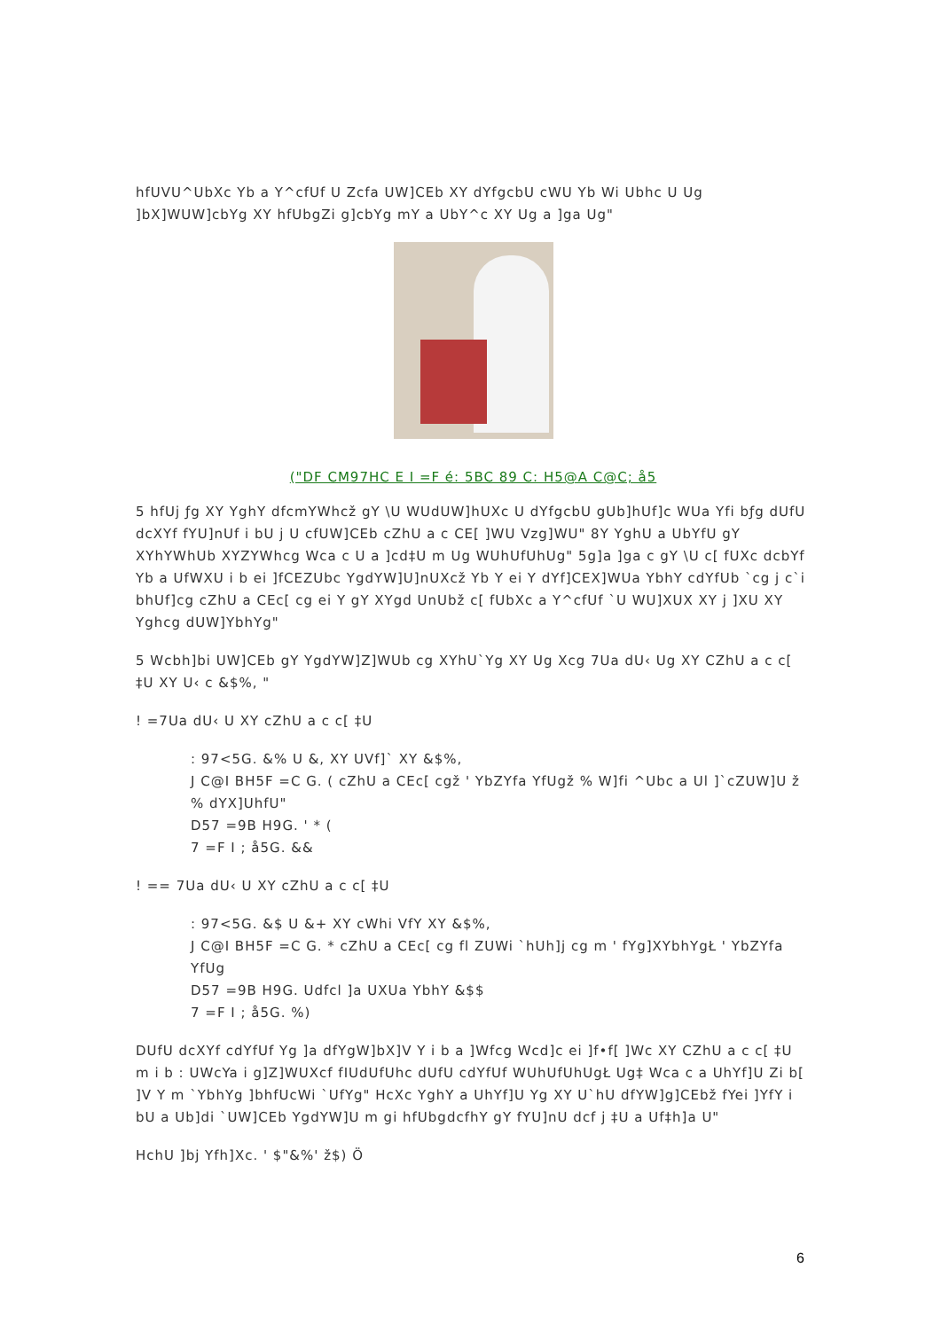hfUVU^UbXc Yb a Y^cfUf U Zcfa UW]CEb XY dYfgcbU cWU Yb Wi Ubhc U Ug ]bX]WUW]cbYg XY hfUbgZi g]cbYg mY a UbY^c XY Ug a ]ga Ug"
("DF CM97HC E I =F é: 5BC 89 C: H5@A C@C; å5
5 hfUj ƒg XY YghY dfcmYWhcž gY \U WUdUW]hUXc U dYfgcbU gUb]hUf]c WUa Yfi bƒg dUfU dcXYf fYU]nUf i bU j U cfUW]CEb cZhU a c CE[ ]WU Vzg]WU" 8Y YghU a UbYfU gY XYhYWhUb XYZYWhcg Wca c U a ]cd‡U m Ug WUhUfUhUg" 5g]a ]ga c gY \U c[ fUXc dcbYf Yb a UfWXU i b ei ]fCEZUbc YgdYW]U]nUXcž Yb Y ei Y dYf]CEX]WUa YbhY cdYfUb `cg j c`i bhUf]cg cZhU a CEc[ cg ei Y gY XYgd UnUbž c[ fUbXc a Y^cfUf `U WU]XUX XY j ]XU XY Yghcg dUW]YbhYg"
5 Wcbh]bi UW]CEb gY YgdYW]Z]WUb cg XYhU`Yg XY Ug Xcg 7Ua dU‹ Ug XY CZhU a c c[ ‡U XY U‹ c &$%, "
! =7Ua dU‹ U XY cZhU a c c[ ‡U
: 97<5G. &% U &, XY UVf]` XY &$%,
J C@I BH5F =C G. ( cZhU a CEc[ cgž ' YbZYfa YfUgž % W]fi ^Ubc a Ul ]`cZUW]U ž % dYX]UhfU"
D57 =9B H9G. ' * (
7 =F I ; å5G. &&
! == 7Ua dU‹ U XY cZhU a c c[ ‡U
: 97<5G. &$ U &+ XY cWhi VfY XY &$%,
J C@I BH5F =C G. * cZhU a CEc[ cg fl ZUWi `hUh]j cg m ' fYg]XYbhYgŁ ' YbZYfa YfUg
D57 =9B H9G. Udfcl ]a UXUa YbhY &$$
7 =F I ; å5G. %)
DUfU dcXYf cdYfUf Yg ]a dfYgW]bX]V Y i b a ]Wfcg Wcd]c ei ]f•f[ ]Wc XY CZhU a c c[ ‡U m i b : UWcYa i g]Z]WUXcf fIUdUfUhc dUfU cdYfUf WUhUfUhUgŁ Ug‡ Wca c a UhYf]U Zi b[ ]V Y m `YbhYg ]bhfUcWi `UfYg" HcXc YghY a UhYf]U Yg XY U`hU dfYW]g]CEbž fYei ]YfY i bU a Ub]di `UW]CEb YgdYW]U m gi hfUbgdcfhY gY fYU]nU dcf j ‡U a Uf‡h]a U"
HchU ]bj Yfh]Xc. ' $"&%' ž$) Ö
6